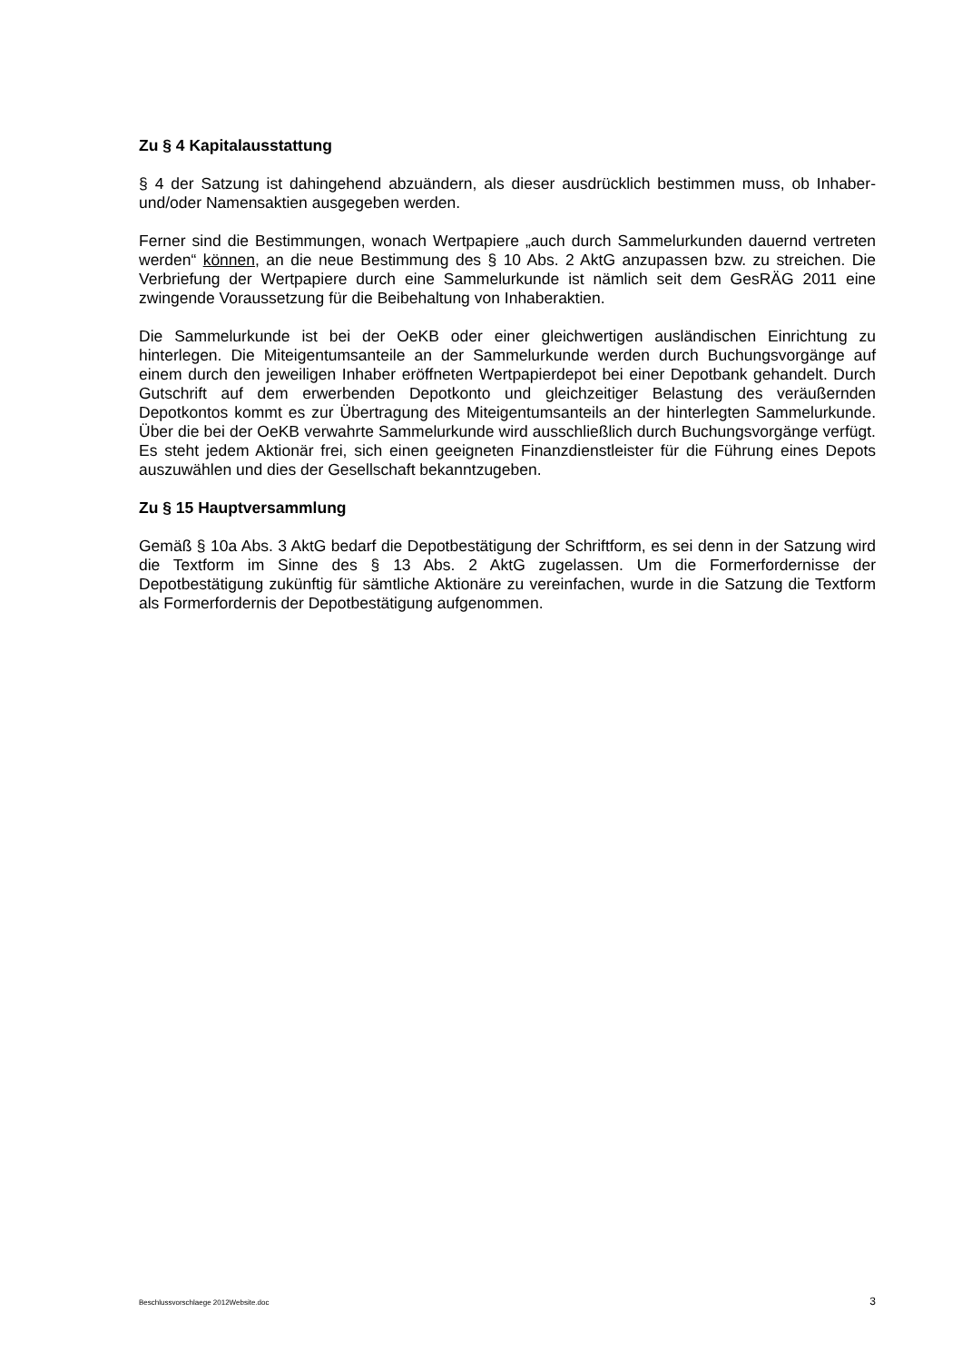Zu § 4 Kapitalausstattung
§ 4 der Satzung ist dahingehend abzuändern, als dieser ausdrücklich bestimmen muss, ob Inhaber- und/oder Namensaktien ausgegeben werden.
Ferner sind die Bestimmungen, wonach Wertpapiere „auch durch Sammelurkunden dauernd vertreten werden“ können, an die neue Bestimmung des § 10 Abs. 2 AktG anzupassen bzw. zu streichen. Die Verbriefung der Wertpapiere durch eine Sammelurkunde ist nämlich seit dem GesRÄG 2011 eine zwingende Voraussetzung für die Beibehaltung von Inhaberaktien.
Die Sammelurkunde ist bei der OeKB oder einer gleichwertigen ausländischen Einrichtung zu hinterlegen. Die Miteigentumsanteile an der Sammelurkunde werden durch Buchungsvorgänge auf einem durch den jeweiligen Inhaber eröffneten Wertpapierdepot bei einer Depotbank gehandelt. Durch Gutschrift auf dem erwerbenden Depotkonto und gleichzeitiger Belastung des veräußernden Depotkontos kommt es zur Übertragung des Miteigentumsanteils an der hinterlegten Sammelurkunde. Über die bei der OeKB verwahrte Sammelurkunde wird ausschließlich durch Buchungsvorgänge verfügt. Es steht jedem Aktionär frei, sich einen geeigneten Finanzdienstleister für die Führung eines Depots auszuwählen und dies der Gesellschaft bekanntzugeben.
Zu § 15 Hauptversammlung
Gemäß § 10a Abs. 3 AktG bedarf die Depotbestätigung der Schriftform, es sei denn in der Satzung wird die Textform im Sinne des § 13 Abs. 2 AktG zugelassen. Um die Formerfordernisse der Depotbestätigung zukünftig für sämtliche Aktionäre zu vereinfachen, wurde in die Satzung die Textform als Formerfordernis der Depotbestätigung aufgenommen.
Beschlussvorschlaege 2012Website.doc 3